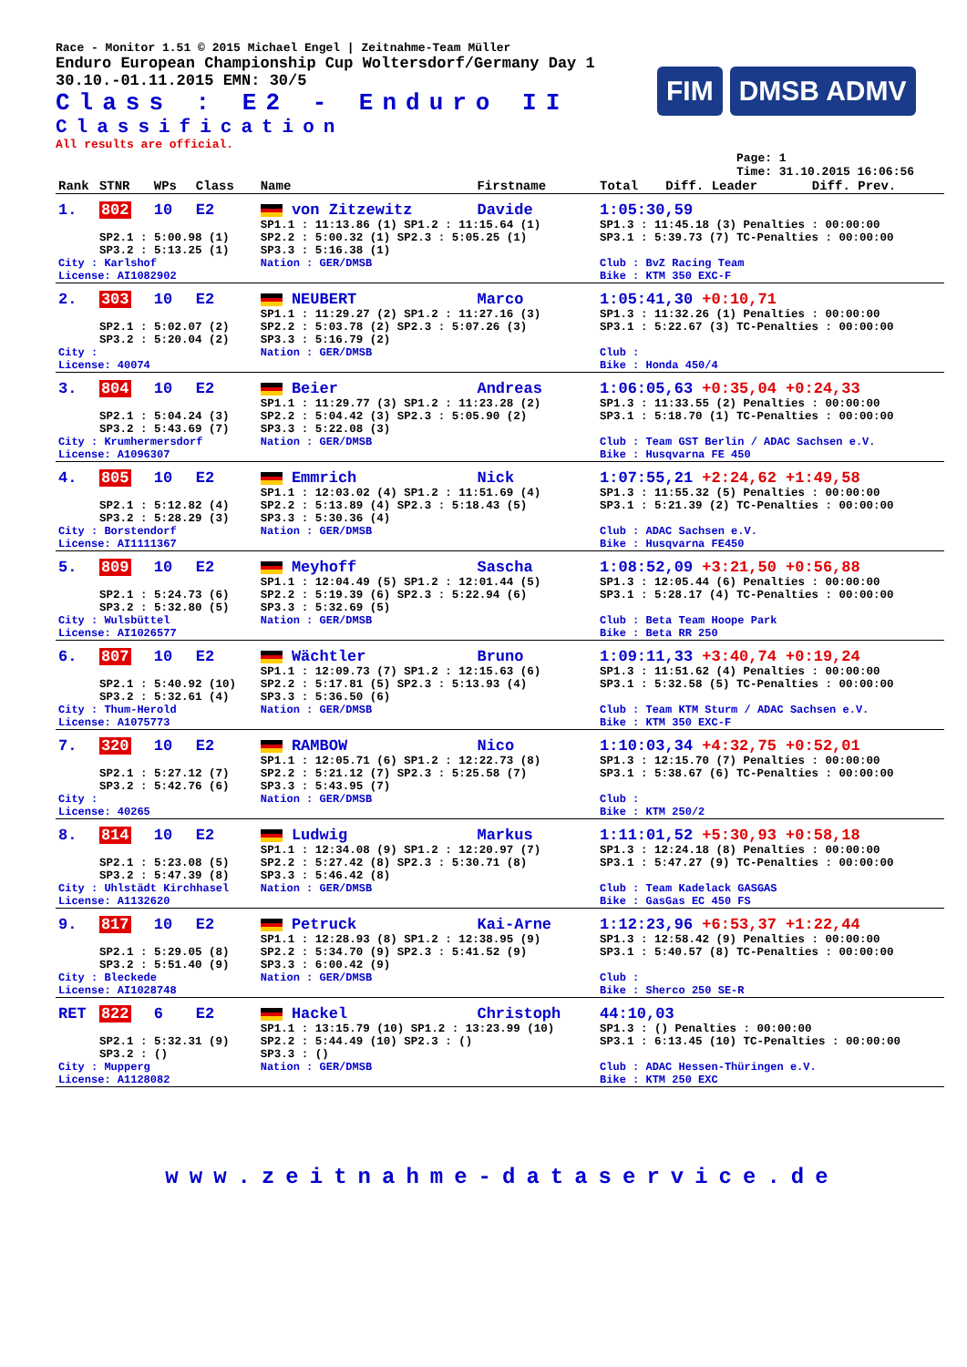Race - Monitor 1.51 © 2015 Michael Engel | Zeitnahme-Team Müller
Enduro European Championship Cup Woltersdorf/Germany Day 1
30.10.-01.11.2015 EMN: 30/5
Class : E2 - Enduro II
Classification
All results are official.
FIM DMSB ADMV
Page: 1
Time: 31.10.2015 16:06:56
| Rank | STNR | WPs | Class | Name | Firstname | Total | Diff. Leader | Diff. Prev. |
| --- | --- | --- | --- | --- | --- | --- | --- | --- |
| 1. | 802 | 10 | E2 | von Zitzewitz | Davide | 1:05:30,59 | | |
| | SP2.1 : 5:00.98 (1) SP3.2 : 5:13.25 (1) | | | SP1.1 : 11:13.86 (1) SP1.2 : 11:15.64 (1) SP2.2 : 5:00.32 (1) SP2.3 : 5:05.25 (1) SP3.3 : 5:16.38 (1) | | SP1.3 : 11:45.18 (3) Penalties : 00:00:00 SP3.1 : 5:39.73 (7) TC-Penalties : 00:00:00 | | |
| City : Karlshof License: AI1082902 | | | | Nation : GER/DMSB | | Club : BvZ Racing Team Bike : KTM 350 EXC-F | | |
| 2. | 303 | 10 | E2 | NEUBERT | Marco | 1:05:41,30 +0:10,71 | | |
| | SP2.1 : 5:02.07 (2) SP3.2 : 5:20.04 (2) | | | SP1.1 : 11:29.27 (2) SP1.2 : 11:27.16 (3) SP2.2 : 5:03.78 (2) SP2.3 : 5:07.26 (3) SP3.3 : 5:16.79 (2) | | SP1.3 : 11:32.26 (1) Penalties : 00:00:00 SP3.1 : 5:22.67 (3) TC-Penalties : 00:00:00 | | |
| City : License: 40074 | | | | Nation : GER/DMSB | | Club : Bike : Honda 450/4 | | |
| 3. | 804 | 10 | E2 | Beier | Andreas | 1:06:05,63 +0:35,04 +0:24,33 | | |
| | SP2.1 : 5:04.24 (3) SP3.2 : 5:43.69 (7) | | | SP1.1 : 11:29.77 (3) SP1.2 : 11:23.28 (2) SP2.2 : 5:04.42 (3) SP2.3 : 5:05.90 (2) SP3.3 : 5:22.08 (3) | | SP1.3 : 11:33.55 (2) Penalties : 00:00:00 SP3.1 : 5:18.70 (1) TC-Penalties : 00:00:00 | | |
| City : Krumhermersdorf License: A1096307 | | | | Nation : GER/DMSB | | Club : Team GST Berlin / ADAC Sachsen e.V. Bike : Husqvarna FE 450 | | |
| 4. | 805 | 10 | E2 | Emmrich | Nick | 1:07:55,21 +2:24,62 +1:49,58 | | |
| | SP2.1 : 5:12.82 (4) SP3.2 : 5:28.29 (3) | | | SP1.1 : 12:03.02 (4) SP1.2 : 11:51.69 (4) SP2.2 : 5:13.89 (4) SP2.3 : 5:18.43 (5) SP3.3 : 5:30.36 (4) | | SP1.3 : 11:55.32 (5) Penalties : 00:00:00 SP3.1 : 5:21.39 (2) TC-Penalties : 00:00:00 | | |
| City : Borstendorf License: AI1111367 | | | | Nation : GER/DMSB | | Club : ADAC Sachsen e.V. Bike : Husqvarna FE450 | | |
| 5. | 809 | 10 | E2 | Meyhoff | Sascha | 1:08:52,09 +3:21,50 +0:56,88 | | |
| | SP2.1 : 5:24.73 (6) SP3.2 : 5:32.80 (5) | | | SP1.1 : 12:04.49 (5) SP1.2 : 12:01.44 (5) SP2.2 : 5:19.39 (6) SP2.3 : 5:22.94 (6) SP3.3 : 5:32.69 (5) | | SP1.3 : 12:05.44 (6) Penalties : 00:00:00 SP3.1 : 5:28.17 (4) TC-Penalties : 00:00:00 | | |
| City : Wulsbüttel License: AI1026577 | | | | Nation : GER/DMSB | | Club : Beta Team Hoope Park Bike : Beta RR 250 | | |
| 6. | 807 | 10 | E2 | Wächtler | Bruno | 1:09:11,33 +3:40,74 +0:19,24 | | |
| | SP2.1 : 5:40.92 (10) SP3.2 : 5:32.61 (4) | | | SP1.1 : 12:09.73 (7) SP1.2 : 12:15.63 (6) SP2.2 : 5:17.81 (5) SP2.3 : 5:13.93 (4) SP3.3 : 5:36.50 (6) | | SP1.3 : 11:51.62 (4) Penalties : 00:00:00 SP3.1 : 5:32.58 (5) TC-Penalties : 00:00:00 | | |
| City : Thum-Herold License: A1075773 | | | | Nation : GER/DMSB | | Club : Team KTM Sturm / ADAC Sachsen e.V. Bike : KTM 350 EXC-F | | |
| 7. | 320 | 10 | E2 | RAMBOW | Nico | 1:10:03,34 +4:32,75 +0:52,01 | | |
| | SP2.1 : 5:27.12 (7) SP3.2 : 5:42.76 (6) | | | SP1.1 : 12:05.71 (6) SP1.2 : 12:22.73 (8) SP2.2 : 5:21.12 (7) SP2.3 : 5:25.58 (7) SP3.3 : 5:43.95 (7) | | SP1.3 : 12:15.70 (7) Penalties : 00:00:00 SP3.1 : 5:38.67 (6) TC-Penalties : 00:00:00 | | |
| City : License: 40265 | | | | Nation : GER/DMSB | | Club : Bike : KTM 250/2 | | |
| 8. | 814 | 10 | E2 | Ludwig | Markus | 1:11:01,52 +5:30,93 +0:58,18 | | |
| | SP2.1 : 5:23.08 (5) SP3.2 : 5:47.39 (8) | | | SP1.1 : 12:34.08 (9) SP1.2 : 12:20.97 (7) SP2.2 : 5:27.42 (8) SP2.3 : 5:30.71 (8) SP3.3 : 5:46.42 (8) | | SP1.3 : 12:24.18 (8) Penalties : 00:00:00 SP3.1 : 5:47.27 (9) TC-Penalties : 00:00:00 | | |
| City : Uhlstädt Kirchhasel License: A1132620 | | | | Nation : GER/DMSB | | Club : Team Kadelack GASGAS Bike : GasGas EC 450 FS | | |
| 9. | 817 | 10 | E2 | Petruck | Kai-Arne | 1:12:23,96 +6:53,37 +1:22,44 | | |
| | SP2.1 : 5:29.05 (8) SP3.2 : 5:51.40 (9) | | | SP1.1 : 12:28.93 (8) SP1.2 : 12:38.95 (9) SP2.2 : 5:34.70 (9) SP2.3 : 5:41.52 (9) SP3.3 : 6:00.42 (9) | | SP1.3 : 12:58.42 (9) Penalties : 00:00:00 SP3.1 : 5:40.57 (8) TC-Penalties : 00:00:00 | | |
| City : Bleckede License: AI1028748 | | | | Nation : GER/DMSB | | Club : Bike : Sherco 250 SE-R | | |
| RET | 822 | 6 | E2 | Hackel | Christoph | 44:10,03 | | |
| | SP2.1 : 5:32.31 (9) SP3.2 : () | | | SP1.1 : 13:15.79 (10) SP1.2 : 13:23.99 (10) SP2.2 : 5:44.49 (10) SP2.3 : () SP3.3 : () | | SP1.3 : () Penalties : 00:00:00 SP3.1 : 6:13.45 (10) TC-Penalties : 00:00:00 | | |
| City : Mupperg License: A1128082 | | | | Nation : GER/DMSB | | Club : ADAC Hessen-Thüringen e.V. Bike : KTM 250 EXC | | |
www.zeitnahme-dataservice.de